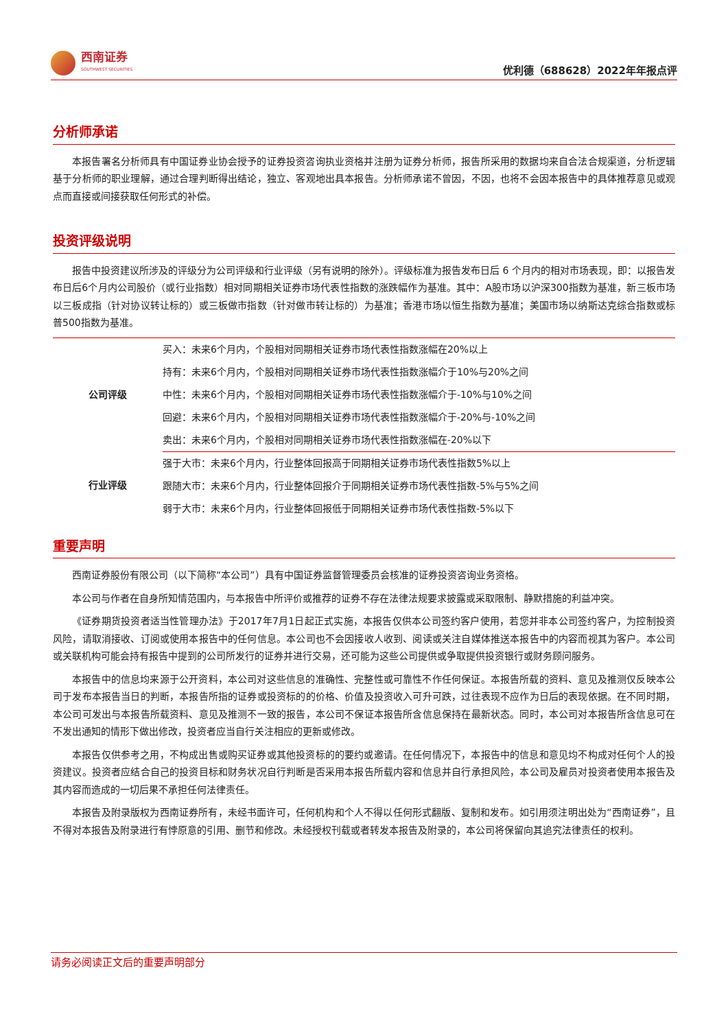西南证券
SOUTHWEST SECURITIES
优利德（688628）2022年年报点评
分析师承诺
本报告署名分析师具有中国证券业协会授予的证券投资咨询执业资格并注册为证券分析师，报告所采用的数据均来自合法合规渠道，分析逻辑基于分析师的职业理解，通过合理判断得出结论，独立、客观地出具本报告。分析师承诺不曾因，不因，也将不会因本报告中的具体推荐意见或观点而直接或间接获取任何形式的补偿。
投资评级说明
报告中投资建议所涉及的评级分为公司评级和行业评级（另有说明的除外）。评级标准为报告发布日后 6 个月内的相对市场表现，即：以报告发布日后6个月内公司股价（或行业指数）相对同期相关证券市场代表性指数的涨跌幅作为基准。其中：A股市场以沪深300指数为基准，新三板市场以三板成指（针对协议转让标的）或三板做市指数（针对做市转让标的）为基准；香港市场以恒生指数为基准；美国市场以纳斯达克综合指数或标普500指数为基准。
| 公司评级 | 买入：未来6个月内，个股相对同期相关证券市场代表性指数涨幅在20%以上 |
| | 持有：未来6个月内，个股相对同期相关证券市场代表性指数涨幅介于10%与20%之间 |
| | 中性：未来6个月内，个股相对同期相关证券市场代表性指数涨幅介于-10%与10%之间 |
| | 回避：未来6个月内，个股相对同期相关证券市场代表性指数涨幅介于-20%与-10%之间 |
| | 卖出：未来6个月内，个股相对同期相关证券市场代表性指数涨幅在-20%以下 |
| 行业评级 | 强于大市：未来6个月内，行业整体回报高于同期相关证券市场代表性指数5%以上 |
| | 跟随大市：未来6个月内，行业整体回报介于同期相关证券市场代表性指数-5%与5%之间 |
| | 弱于大市：未来6个月内，行业整体回报低于同期相关证券市场代表性指数-5%以下 |
重要声明
西南证券股份有限公司（以下简称“本公司”）具有中国证券监督管理委员会核准的证券投资咨询业务资格。
本公司与作者在自身所知情范围内，与本报告中所评价或推荐的证券不存在法律法规要求披露或采取限制、静默措施的利益冲突。
《证券期货投资者适当性管理办法》于2017年7月1日起正式实施，本报告仅供本公司签约客户使用，若您并非本公司签约客户，为控制投资风险，请取消接收、订阅或使用本报告中的任何信息。本公司也不会因接收人收到、阅读或关注自媒体推送本报告中的内容而视其为客户。本公司或关联机构可能会持有报告中提到的公司所发行的证券并进行交易，还可能为这些公司提供或争取提供投资银行或财务顾问服务。
本报告中的信息均来源于公开资料，本公司对这些信息的准确性、完整性或可靠性不作任何保证。本报告所载的资料、意见及推测仅反映本公司于发布本报告当日的判断，本报告所指的证券或投资标的的价格、价值及投资收入可升可跌，过往表现不应作为日后的表现依据。在不同时期，本公司可发出与本报告所载资料、意见及推测不一致的报告，本公司不保证本报告所含信息保持在最新状态。同时，本公司对本报告所含信息可在不发出通知的情形下做出修改，投资者应当自行关注相应的更新或修改。
本报告仅供参考之用，不构成出售或购买证券或其他投资标的的要约或邀请。在任何情况下，本报告中的信息和意见均不构成对任何个人的投资建议。投资者应结合自己的投资目标和财务状况自行判断是否采用本报告所载内容和信息并自行承担风险，本公司及雇员对投资者使用本报告及其内容而造成的一切后果不承担任何法律责任。
本报告及附录版权为西南证券所有，未经书面许可，任何机构和个人不得以任何形式翻版、复制和发布。如引用须注明出处为“西南证券”，且不得对本报告及附录进行有悖原意的引用、删节和修改。未经授权刊载或者转发本报告及附录的，本公司将保留向其追究法律责任的权利。
请务必阅读正文后的重要声明部分